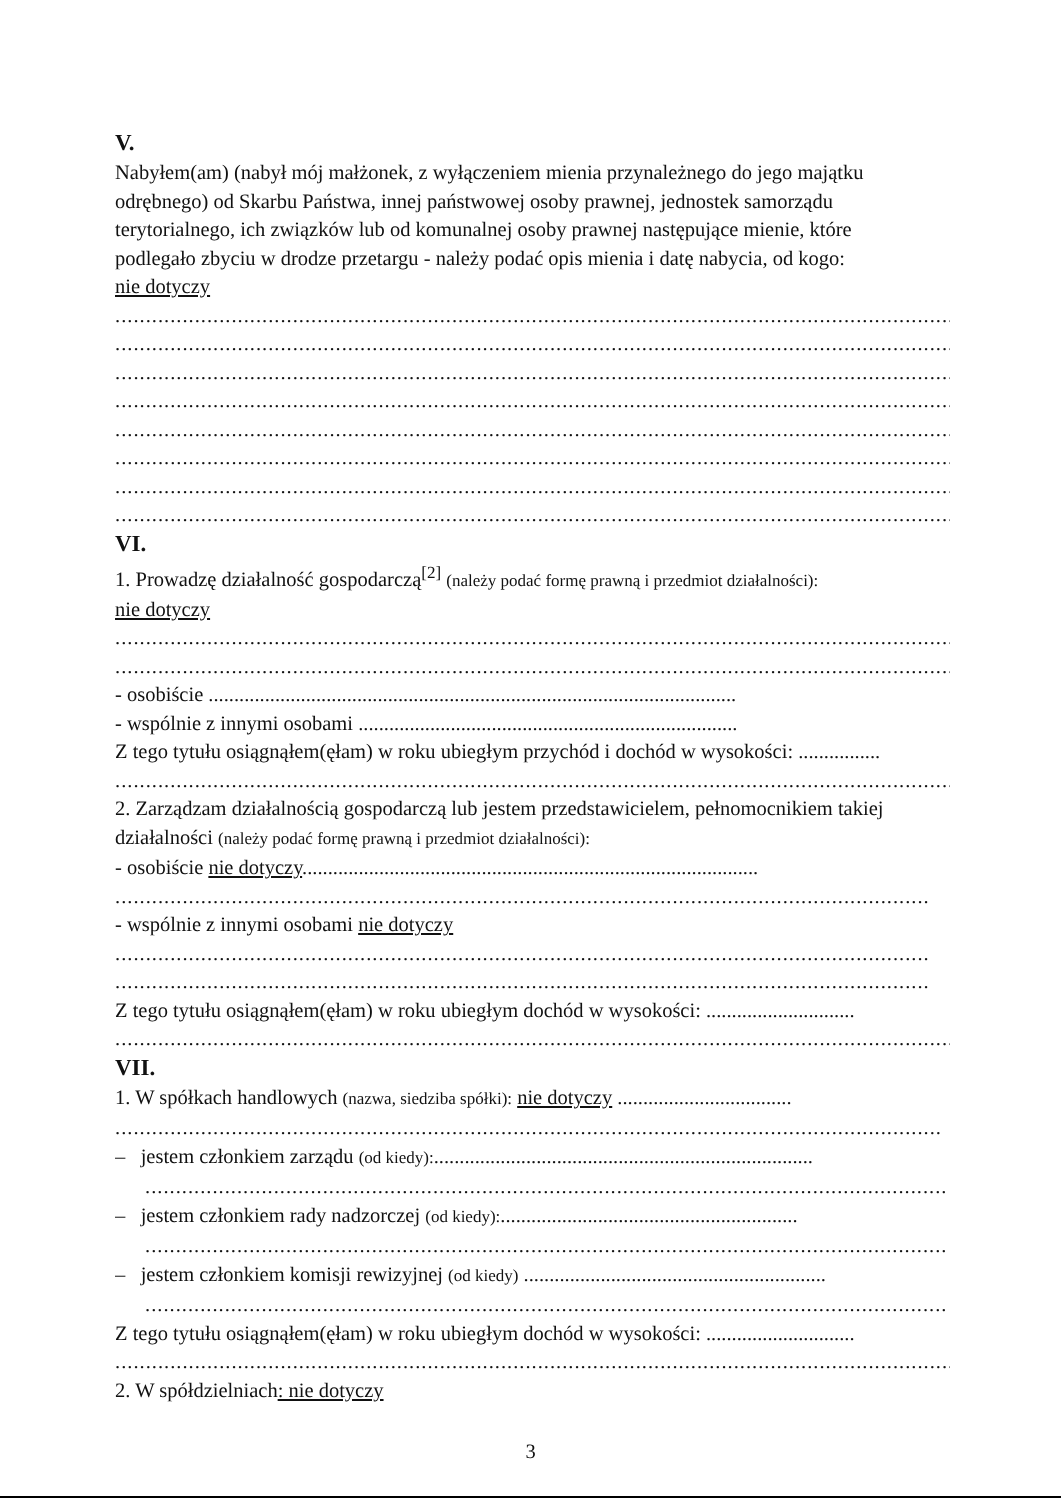V.
Nabyłem(am) (nabył mój małżonek, z wyłączeniem mienia przynależnego do jego majątku
odrębnego) od Skarbu Państwa, innej państwowej osoby prawnej, jednostek samorządu
terytorialnego, ich związków lub od komunalnej osoby prawnej następujące mienie, które
podlegało zbyciu w drodze przetargu - należy podać opis mienia i datę nabycia, od kogo:
nie dotyczy
..........................................................................................................................................
..........................................................................................................................................
..........................................................................................................................................
..........................................................................................................................................
..........................................................................................................................................
..........................................................................................................................................
..........................................................................................................................................
..........................................................................................................................................
VI.
1. Prowadzę działalność gospodarczą<sup>[2]</sup> (należy podać formę prawną i przedmiot działalności):
nie dotyczy
..........................................................................................................................................
..........................................................................................................................................
- osobiście .......................................................................................................
- wspólnie z innymi osobami ..........................................................................
Z tego tytułu osiągnąłem(ęłam) w roku ubiegłym przychód i dochód w wysokości: ................
..........................................................................................................................................
2. Zarządzam działalnością gospodarczą lub jestem przedstawicielem, pełnomocnikiem takiej
działalności (należy podać formę prawną i przedmiot działalności):
- osobiście nie dotyczy.........................................................................................
.....................................................................................................................................
- wspólnie z innymi osobami nie dotyczy
.....................................................................................................................................
.....................................................................................................................................
Z tego tytułu osiągnąłem(ęłam) w roku ubiegłym dochód w wysokości: .............................
..........................................................................................................................................
VII.
1. W spółkach handlowych (nazwa, siedziba spółki): nie dotyczy ..................................
.......................................................................................................................................
– jestem członkiem zarządu (od kiedy):..........................................................................
...................................................................................................................................
– jestem członkiem rady nadzorczej (od kiedy):..........................................................
...................................................................................................................................
– jestem członkiem komisji rewizyjnej (od kiedy) ...........................................................
...................................................................................................................................
Z tego tytułu osiągnąłem(ęłam) w roku ubiegłym dochód w wysokości: .............................
..........................................................................................................................................
2. W spółdzielniach: nie dotyczy
3